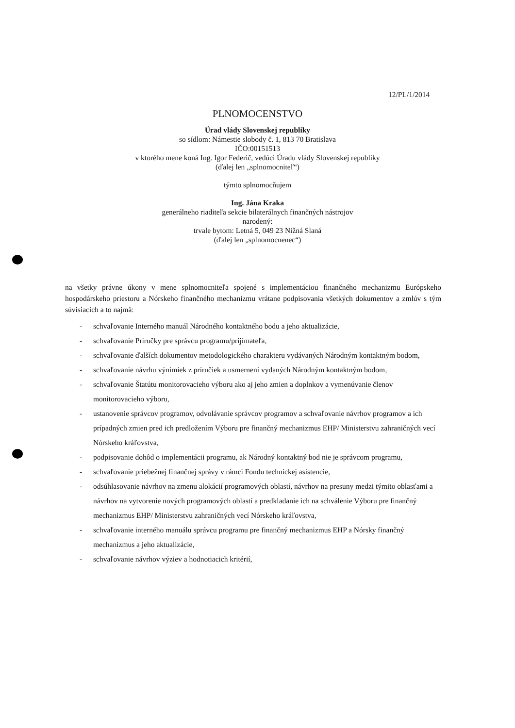12/PL/1/2014
PLNOMOCENSTVO
Úrad vlády Slovenskej republiky
so sídlom: Námestie slobody č. 1, 813 70 Bratislava
IČO:00151513
v ktorého mene koná Ing. Igor Federič, vedúci Úradu vlády Slovenskej republiky
(ďalej len „splnomocniteľ“)
týmto splnomocňujem
Ing. Jána Kraka
generálneho riaditeľa sekcie bilaterálnych finančných nástrojov
narodený:
trvale bytom: Letná 5, 049 23 Nižná Slaná
(ďalej len „splnomocnenec“)
na všetky právne úkony v mene splnomocniteľa spojené s implementáciou finančného mechanizmu Európskeho hospodárskeho priestoru a Nórskeho finančného mechanizmu vrátane podpisovania všetkých dokumentov a zmlúv s tým súvisiacich a to najmä:
- schvaľovanie Interného manuál Národného kontaktného bodu a jeho aktualizácie,
- schvaľovanie Príručky pre správcu programu/prijímateľa,
- schvaľovanie ďalších dokumentov metodologického charakteru vydávaných Národným kontaktným bodom,
- schvaľovanie návrhu výnimiek z príručiek a usmernení vydaných Národným kontaktným bodom,
- schvaľovanie Štatútu monitorovacieho výboru ako aj jeho zmien a doplnkov a vymenúvanie členov monitorovacieho výboru,
- ustanovenie správcov programov, odvolávanie správcov programov a schvaľovanie návrhov programov a ich prípadných zmien pred ich predložením Výboru pre finančný mechanizmus EHP/ Ministerstvu zahraničných vecí Nórskeho kráľovstva,
- podpisovanie dohôd o implementácii programu, ak Národný kontaktný bod nie je správcom programu,
- schvaľovanie priebežnej finančnej správy v rámci Fondu technickej asistencie,
- odsúhlasovanie návrhov na zmenu alokácií programových oblastí, návrhov na presuny medzi týmito oblasťami a návrhov na vytvorenie nových programových oblastí a predkladanie ich na schválenie Výboru pre finančný mechanizmus EHP/ Ministerstvu zahraničných vecí Nórskeho kráľovstva,
- schvaľovanie interného manuálu správcu programu pre finančný mechanizmus EHP a Nórsky finančný mechanizmus a jeho aktualizácie,
- schvaľovanie návrhov výziev a hodnotiacich kritérií,